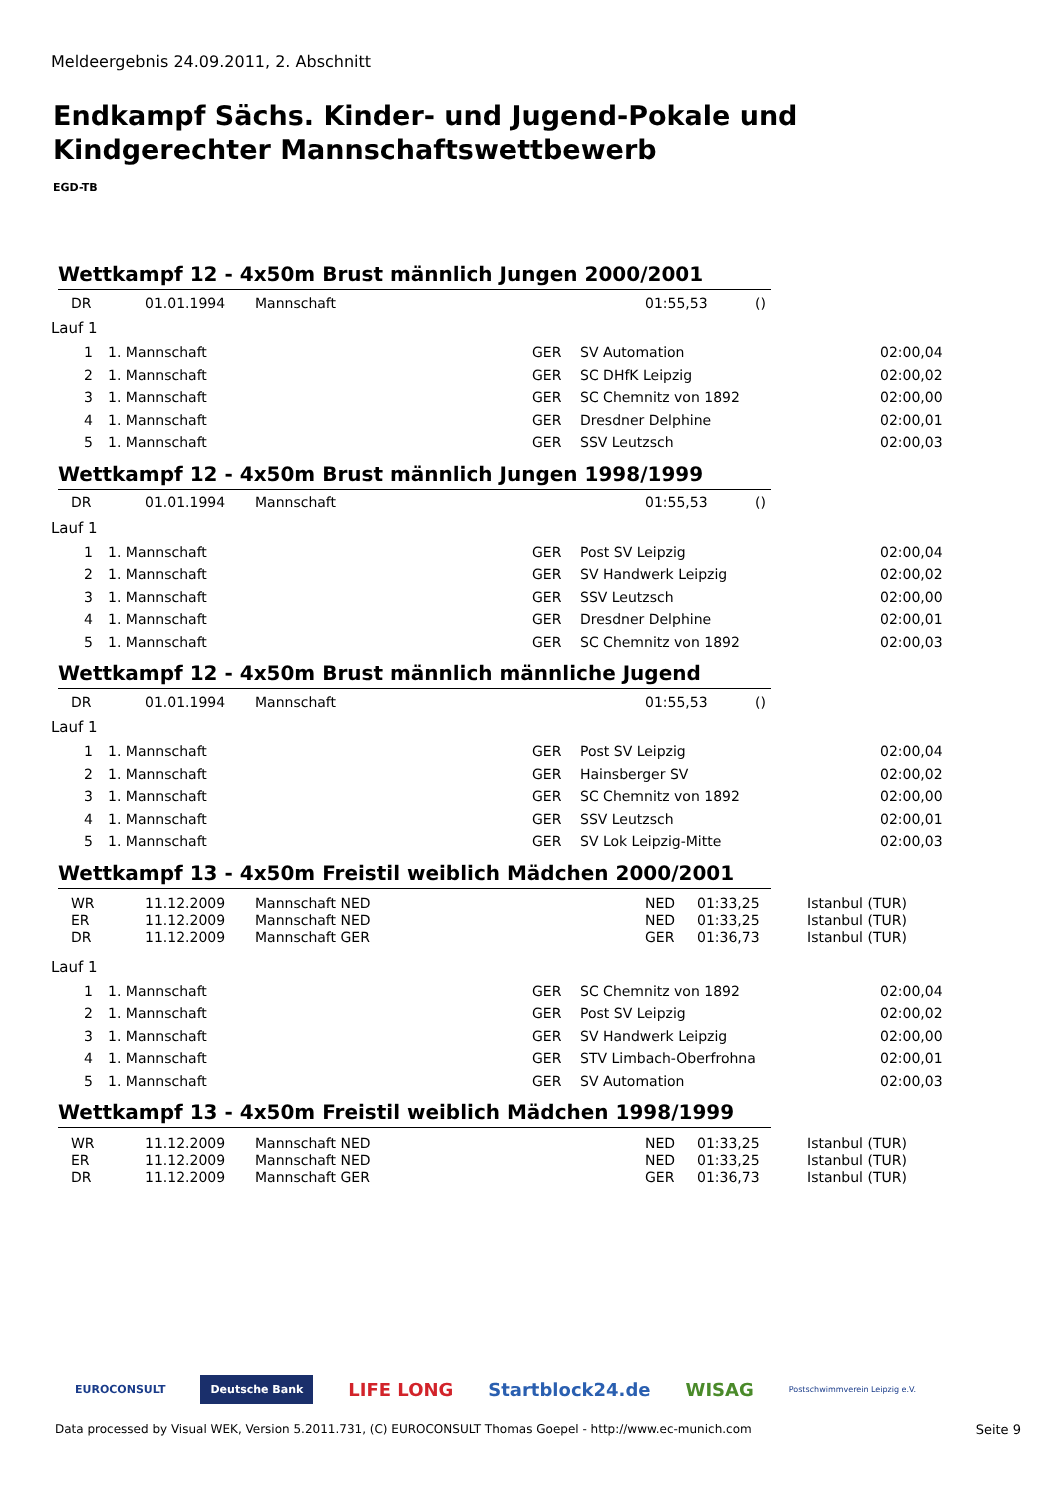Meldeergebnis 24.09.2011, 2. Abschnitt
Endkampf Sächs. Kinder- und Jugend-Pokale und Kindgerechter Mannschaftswettbewerb
EGD-TB
Wettkampf 12 - 4x50m Brust männlich Jungen 2000/2001
| | DR | 01.01.1994 | Mannschaft | 01:55,53 | () |
Lauf 1
| 1 | 1. Mannschaft | GER | SV Automation | 02:00,04 |
| 2 | 1. Mannschaft | GER | SC DHfK Leipzig | 02:00,02 |
| 3 | 1. Mannschaft | GER | SC Chemnitz von 1892 | 02:00,00 |
| 4 | 1. Mannschaft | GER | Dresdner Delphine | 02:00,01 |
| 5 | 1. Mannschaft | GER | SSV Leutzsch | 02:00,03 |
Wettkampf 12 - 4x50m Brust männlich Jungen 1998/1999
| | DR | 01.01.1994 | Mannschaft | 01:55,53 | () |
Lauf 1
| 1 | 1. Mannschaft | GER | Post SV Leipzig | 02:00,04 |
| 2 | 1. Mannschaft | GER | SV Handwerk Leipzig | 02:00,02 |
| 3 | 1. Mannschaft | GER | SSV Leutzsch | 02:00,00 |
| 4 | 1. Mannschaft | GER | Dresdner Delphine | 02:00,01 |
| 5 | 1. Mannschaft | GER | SC Chemnitz von 1892 | 02:00,03 |
Wettkampf 12 - 4x50m Brust männlich männliche Jugend
| | DR | 01.01.1994 | Mannschaft | 01:55,53 | () |
Lauf 1
| 1 | 1. Mannschaft | GER | Post SV Leipzig | 02:00,04 |
| 2 | 1. Mannschaft | GER | Hainsberger SV | 02:00,02 |
| 3 | 1. Mannschaft | GER | SC Chemnitz von 1892 | 02:00,00 |
| 4 | 1. Mannschaft | GER | SSV Leutzsch | 02:00,01 |
| 5 | 1. Mannschaft | GER | SV Lok Leipzig-Mitte | 02:00,03 |
Wettkampf 13 - 4x50m Freistil weiblich Mädchen 2000/2001
| | WR | 11.12.2009 | Mannschaft NED | NED | 01:33,25 | Istanbul (TUR) |
| | ER | 11.12.2009 | Mannschaft NED | NED | 01:33,25 | Istanbul (TUR) |
| | DR | 11.12.2009 | Mannschaft GER | GER | 01:36,73 | Istanbul (TUR) |
Lauf 1
| 1 | 1. Mannschaft | GER | SC Chemnitz von 1892 | 02:00,04 |
| 2 | 1. Mannschaft | GER | Post SV Leipzig | 02:00,02 |
| 3 | 1. Mannschaft | GER | SV Handwerk Leipzig | 02:00,00 |
| 4 | 1. Mannschaft | GER | STV Limbach-Oberfrohna | 02:00,01 |
| 5 | 1. Mannschaft | GER | SV Automation | 02:00,03 |
Wettkampf 13 - 4x50m Freistil weiblich Mädchen 1998/1999
| | WR | 11.12.2009 | Mannschaft NED | NED | 01:33,25 | Istanbul (TUR) |
| | ER | 11.12.2009 | Mannschaft NED | NED | 01:33,25 | Istanbul (TUR) |
| | DR | 11.12.2009 | Mannschaft GER | GER | 01:36,73 | Istanbul (TUR) |
EUROCONSULT Deutsche Bank LIFE LONG Startblock24.de WISAG Postschwimmverein Leipzig e.V.
Data processed by Visual WEK, Version 5.2011.731, (C) EUROCONSULT Thomas Goepel - http://www.ec-munich.com
Seite 9